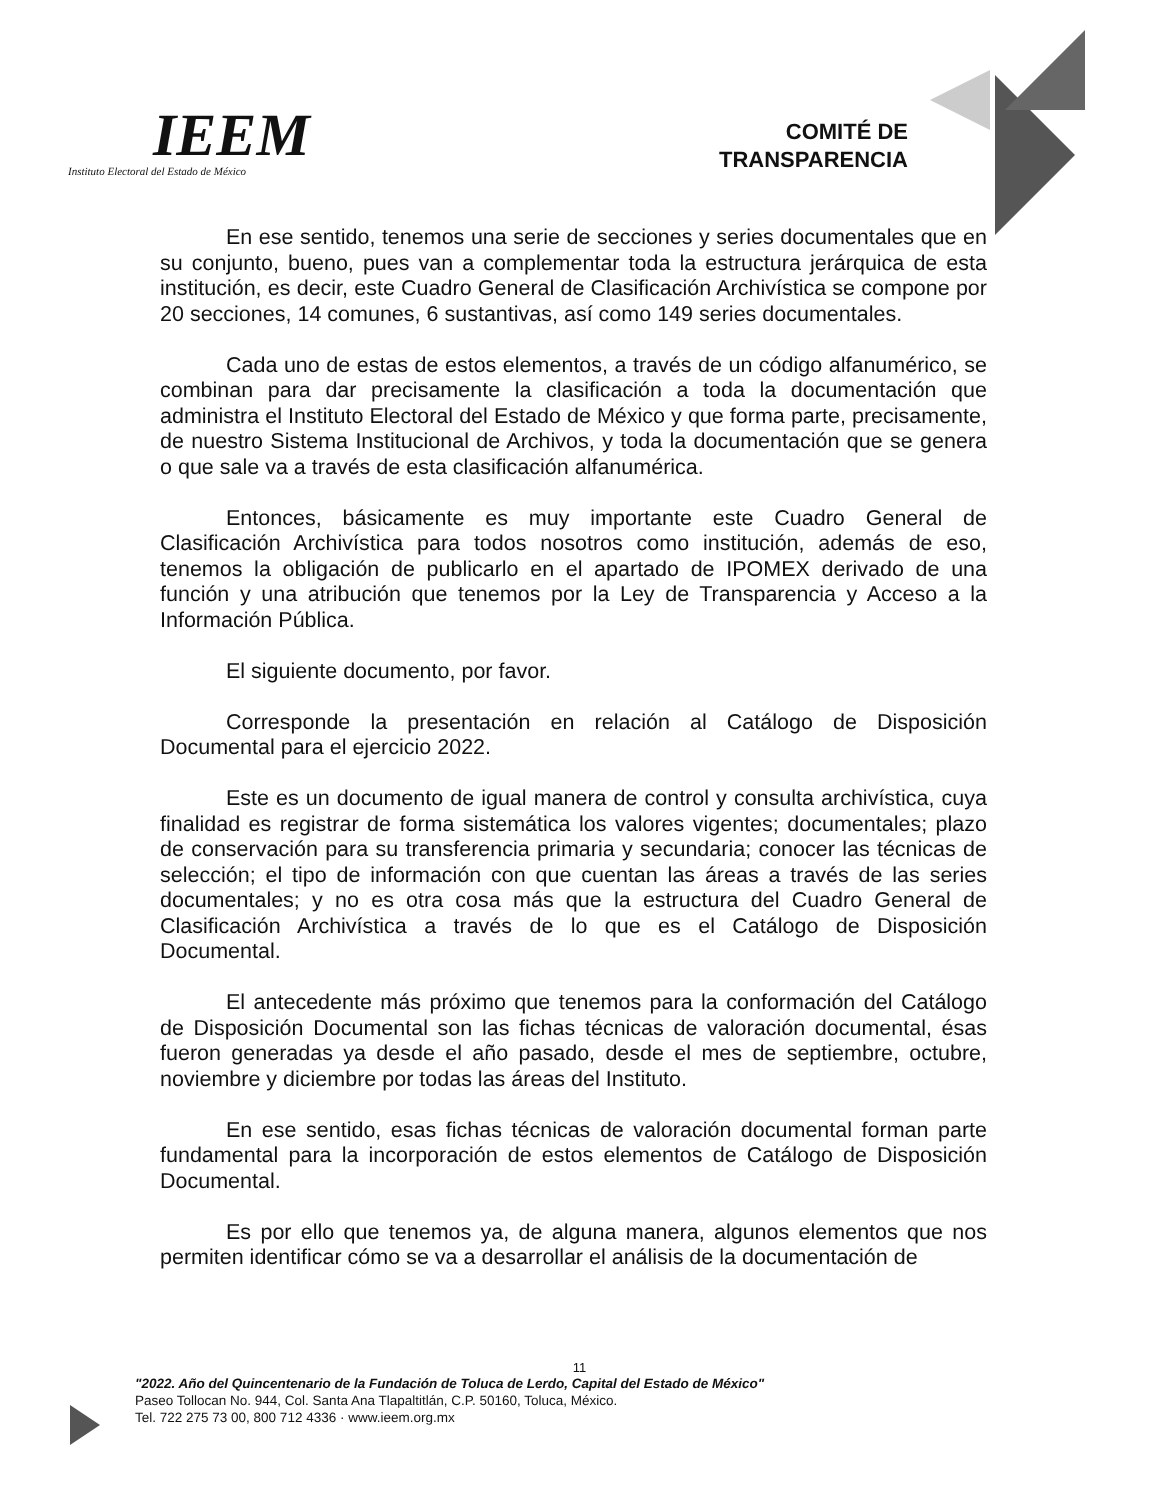IEEM
Instituto Electoral del Estado de México
COMITÉ DE
TRANSPARENCIA
En ese sentido, tenemos una serie de secciones y series documentales que en su conjunto, bueno, pues van a complementar toda la estructura jerárquica de esta institución, es decir, este Cuadro General de Clasificación Archivística se compone por 20 secciones, 14 comunes, 6 sustantivas, así como 149 series documentales.
Cada uno de estas de estos elementos, a través de un código alfanumérico, se combinan para dar precisamente la clasificación a toda la documentación que administra el Instituto Electoral del Estado de México y que forma parte, precisamente, de nuestro Sistema Institucional de Archivos, y toda la documentación que se genera o que sale va a través de esta clasificación alfanumérica.
Entonces, básicamente es muy importante este Cuadro General de Clasificación Archivística para todos nosotros como institución, además de eso, tenemos la obligación de publicarlo en el apartado de IPOMEX derivado de una función y una atribución que tenemos por la Ley de Transparencia y Acceso a la Información Pública.
El siguiente documento, por favor.
Corresponde la presentación en relación al Catálogo de Disposición Documental para el ejercicio 2022.
Este es un documento de igual manera de control y consulta archivística, cuya finalidad es registrar de forma sistemática los valores vigentes; documentales; plazo de conservación para su transferencia primaria y secundaria; conocer las técnicas de selección; el tipo de información con que cuentan las áreas a través de las series documentales; y no es otra cosa más que la estructura del Cuadro General de Clasificación Archivística a través de lo que es el Catálogo de Disposición Documental.
El antecedente más próximo que tenemos para la conformación del Catálogo de Disposición Documental son las fichas técnicas de valoración documental, ésas fueron generadas ya desde el año pasado, desde el mes de septiembre, octubre, noviembre y diciembre por todas las áreas del Instituto.
En ese sentido, esas fichas técnicas de valoración documental forman parte fundamental para la incorporación de estos elementos de Catálogo de Disposición Documental.
Es por ello que tenemos ya, de alguna manera, algunos elementos que nos permiten identificar cómo se va a desarrollar el análisis de la documentación de
11
"2022. Año del Quincentenario de la Fundación de Toluca de Lerdo, Capital del Estado de México"
Paseo Tollocan No. 944, Col. Santa Ana Tlapaltitlán, C.P. 50160, Toluca, México.
Tel. 722 275 73 00, 800 712 4336 · www.ieem.org.mx